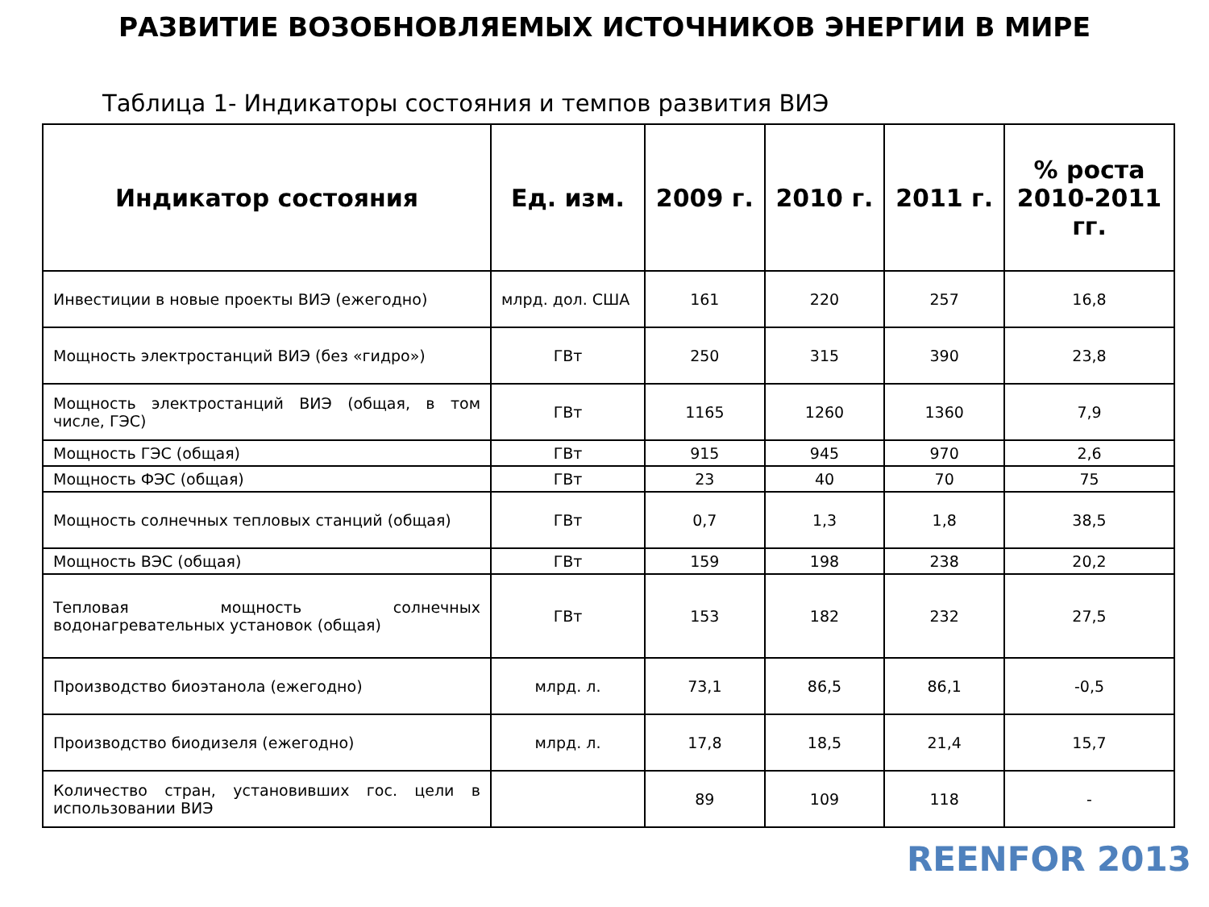РАЗВИТИЕ ВОЗОБНОВЛЯЕМЫХ ИСТОЧНИКОВ ЭНЕРГИИ В МИРЕ
Таблица 1- Индикаторы состояния и темпов развития ВИЭ
| Индикатор состояния | Ед. изм. | 2009 г. | 2010 г. | 2011 г. | % роста 2010-2011 гг. |
| --- | --- | --- | --- | --- | --- |
| Инвестиции в новые проекты ВИЭ (ежегодно) | млрд. дол. США | 161 | 220 | 257 | 16,8 |
| Мощность электростанций ВИЭ (без «гидро») | ГВт | 250 | 315 | 390 | 23,8 |
| Мощность электростанций ВИЭ (общая, в том числе, ГЭС) | ГВт | 1165 | 1260 | 1360 | 7,9 |
| Мощность ГЭС (общая) | ГВт | 915 | 945 | 970 | 2,6 |
| Мощность ФЭС (общая) | ГВт | 23 | 40 | 70 | 75 |
| Мощность солнечных тепловых станций (общая) | ГВт | 0,7 | 1,3 | 1,8 | 38,5 |
| Мощность ВЭС (общая) | ГВт | 159 | 198 | 238 | 20,2 |
| Тепловая мощность солнечных водонагревательных установок (общая) | ГВт | 153 | 182 | 232 | 27,5 |
| Производство биоэтанола (ежегодно) | млрд. л. | 73,1 | 86,5 | 86,1 | -0,5 |
| Производство биодизеля (ежегодно) | млрд. л. | 17,8 | 18,5 | 21,4 | 15,7 |
| Количество стран, установивших гос. цели в использовании ВИЭ | | 89 | 109 | 118 | - |
REENFOR 2013